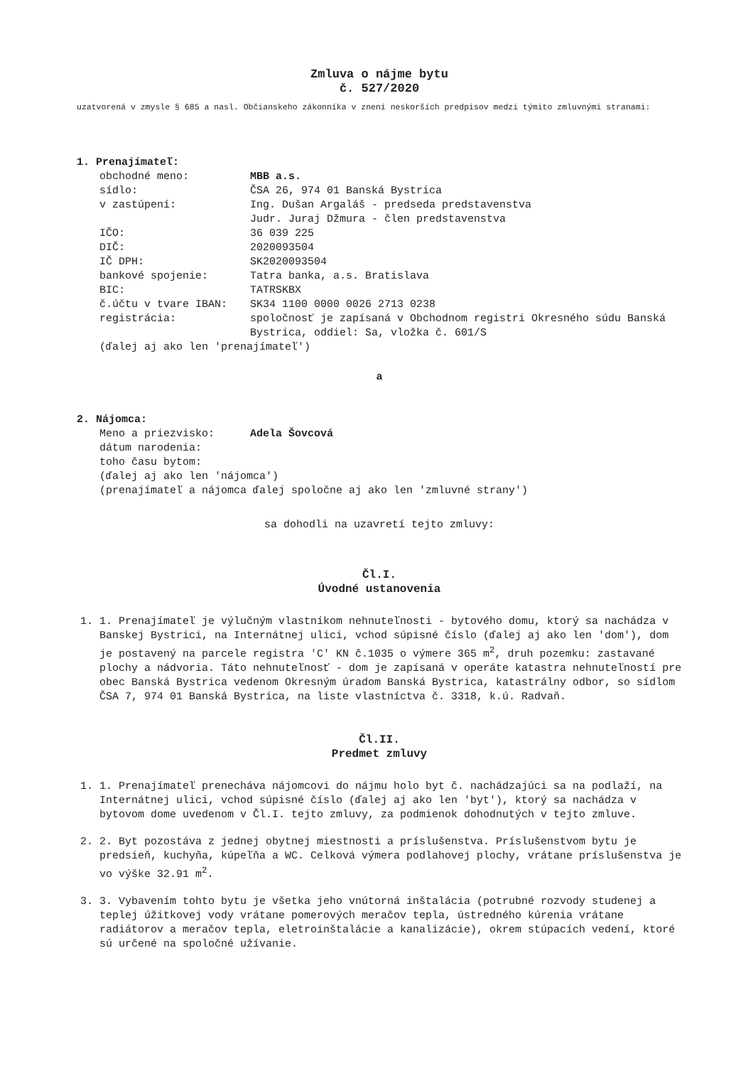Zmluva o nájme bytu
č. 527/2020
uzatvorená v zmysle § 685 a nasl. Občianskeho zákonníka v znení neskorších predpisov medzi týmito zmluvnými stranami:
1. Prenajímateľ:
| obchodné meno: | MBB a.s. |
| sídlo: | ČSA 26, 974 01 Banská Bystrica |
| v zastúpení: | Ing. Dušan Argaláš - predseda predstavenstva Judr. Juraj Džmura - člen predstavenstva |
| IČO: | 36 039 225 |
| DIČ: | 2020093504 |
| IČ DPH: | SK2020093504 |
| bankové spojenie: | Tatra banka, a.s. Bratislava |
| BIC: | TATRSKBX |
| č.účtu v tvare IBAN: | SK34 1100 0000 0026 2713 0238 |
| registrácia: | spoločnosť je zapísaná v Obchodnom registri Okresného súdu Banská Bystrica, oddiel: Sa, vložka č. 601/S |
(ďalej aj ako len 'prenajímateľ')
a
2. Nájomca:
| Meno a priezvisko: | Adela Šovcová |
| dátum narodenia: | |
| toho času bytom: | |
(ďalej aj ako len 'nájomca')
(prenajímateľ a nájomca ďalej spoločne aj ako len 'zmluvné strany')
sa dohodli na uzavretí tejto zmluvy:
Čl.I.
Úvodné ustanovenia
1. 1. Prenajímateľ je výlučným vlastníkom nehnuteľnosti - bytového domu, ktorý sa nachádza v Banskej Bystrici, na Internátnej ulici, vchod súpisné číslo (ďalej aj ako len 'dom'), dom je postavený na parcele registra 'C' KN č.1035 o výmere 365 m<sup>2</sup>, druh pozemku: zastavané plochy a nádvoria. Táto nehnuteľnosť - dom je zapísaná v operáte katastra nehnuteľností pre obec Banská Bystrica vedenom Okresným úradom Banská Bystrica, katastrálny odbor, so sídlom ČSA 7, 974 01 Banská Bystrica, na liste vlastníctva č. 3318, k.ú. Radvaň.
Čl.II.
Predmet zmluvy
1. 1. Prenajímateľ prenecháva nájomcovi do nájmu holo byt č. nachádzajúci sa na podlaží, na Internátnej ulici, vchod súpisné číslo (ďalej aj ako len 'byt'), ktorý sa nachádza v bytovom dome uvedenom v Čl.I. tejto zmluvy, za podmienok dohodnutých v tejto zmluve.
2. 2. Byt pozostáva z jednej obytnej miestnosti a príslušenstva. Príslušenstvom bytu je predsieň, kuchyňa, kúpeľňa a WC. Celková výmera podlahovej plochy, vrátane príslušenstva je vo výške 32.91 m<sup>2</sup>.
3. 3. Vybavením tohto bytu je všetka jeho vnútorná inštalácia (potrubné rozvody studenej a teplej úžitkovej vody vrátane pomerových meračov tepla, ústredného kúrenia vrátane radiátorov a meračov tepla, eletroinštalácie a kanalizácie), okrem stúpacích vedení, ktoré sú určené na spoločné užívanie.